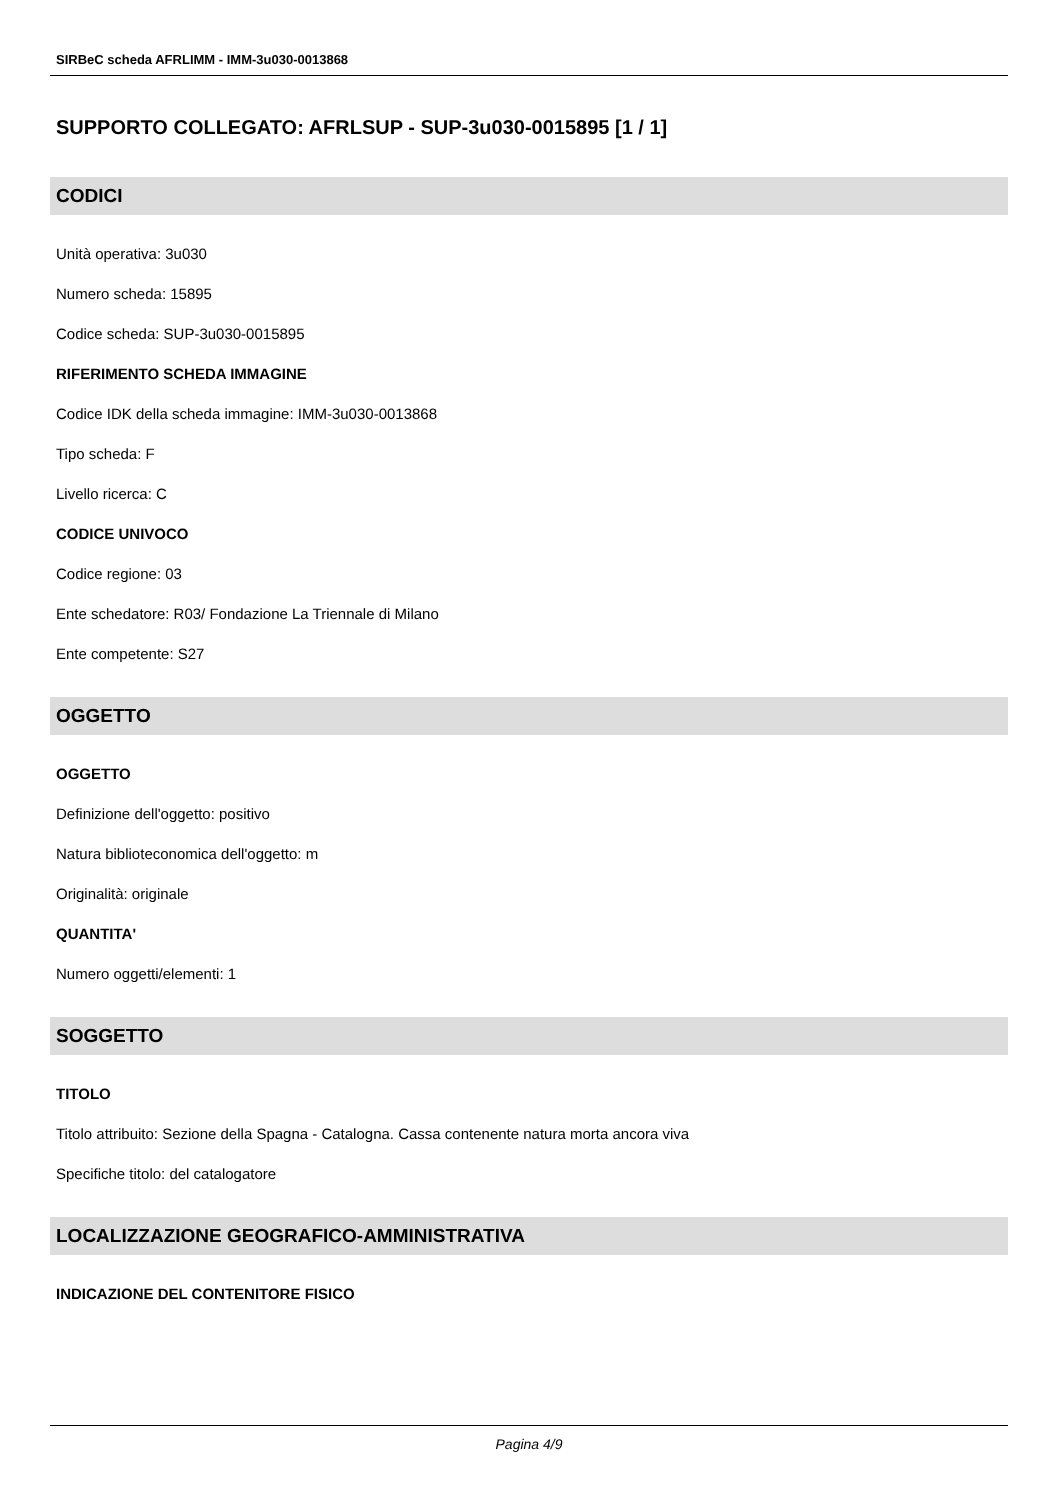SIRBeC scheda AFRLIMM - IMM-3u030-0013868
SUPPORTO COLLEGATO: AFRLSUP - SUP-3u030-0015895 [1 / 1]
CODICI
Unità operativa: 3u030
Numero scheda: 15895
Codice scheda: SUP-3u030-0015895
RIFERIMENTO SCHEDA IMMAGINE
Codice IDK della scheda immagine: IMM-3u030-0013868
Tipo scheda: F
Livello ricerca: C
CODICE UNIVOCO
Codice regione: 03
Ente schedatore: R03/ Fondazione La Triennale di Milano
Ente competente: S27
OGGETTO
OGGETTO
Definizione dell'oggetto: positivo
Natura biblioteconomica dell'oggetto: m
Originalità: originale
QUANTITA'
Numero oggetti/elementi: 1
SOGGETTO
TITOLO
Titolo attribuito: Sezione della Spagna - Catalogna. Cassa contenente natura morta ancora viva
Specifiche titolo: del catalogatore
LOCALIZZAZIONE GEOGRAFICO-AMMINISTRATIVA
INDICAZIONE DEL CONTENITORE FISICO
Pagina 4/9